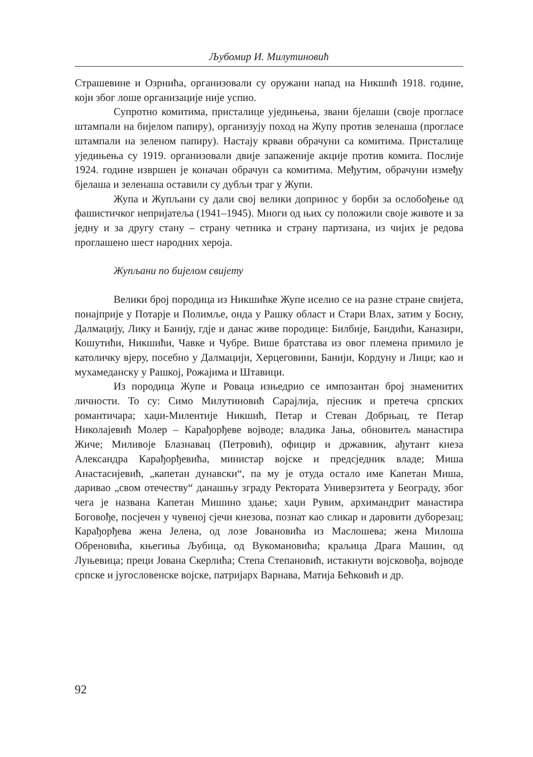Љубомир И. Милутиновић
Страшевине и Озрнића, организовали су оружани напад на Никшић 1918. године, који због лоше организације није успио.
Супротно комитима, присталице уједињења, звани бјелаши (своје прогласе штампали на бијелом папиру), организују поход на Жупу против зеленаша (прогласе штампали на зеленом папиру). Настају крвави обрачуни са комитима. Присталице уједињења су 1919. организовали двије запаженије акције против комита. Послије 1924. године извршен је коначан обрачун са комитима. Међутим, обрачуни између бјелаша и зеленаша оставили су дубљи траг у Жупи.
Жупа и Жупљани су дали свој велики допринос у борби за ослобођење од фашистичког непријатеља (1941–1945). Многи од њих су положили своје животе и за једну и за другу стану – страну четника и страну партизана, из чијих је редова проглашено шест народних хероја.
Жупљани по бијелом свијету
Велики број породица из Никшићке Жупе иселио се на разне стране свијета, понајприје у Потарје и Полимље, онда у Рашку област и Стари Влах, затим у Босну, Далмацију, Лику и Банију, гдје и данас живе породице: Билбије, Бандићи, Каназири, Кошутићи, Никшићи, Чавке и Чубре. Више братстава из овог племена примило је католичку вјеру, посебно у Далмацији, Херцеговини, Банији, Кордуну и Лици; као и мухамеданску у Рашкој, Рожајима и Штавици.
Из породица Жупе и Роваца изњедрио се импозантан број знаменитих личности. То су: Симо Милутиновић Сарајлија, пјесник и претеча српских романтичара; хаџи-Милентије Никшић, Петар и Стеван Добрњац, те Петар Николајевић Молер – Карађорђеве војводе; владика Јања, обновитељ манастира Жиче; Миливоје Блазнавац (Петровић), официр и државник, ађутант кнеза Александра Карађорђевића, министар војске и предсједник владе; Миша Анастасијевић, „капетан дунавски“, па му је отуда остало име Капетан Миша, даривао „свом отечеству“ данашњу зграду Ректората Универзитета у Београду, због чега је названа Капетан Мишино здање; хаџи Рувим, архимандрит манастира Боговође, посјечен у чувеној сјечи кнезова, познат као сликар и даровити дуборезац; Карађорђева жена Јелена, од лозе Јовановића из Маслошева; жена Милоша Обреновића, књегиња Љубица, од Вукомановића; краљица Драга Машин, од Луњевица; преци Јована Скерлића; Степа Степановић, истакнути војсковођа, војводе српске и југословенске војске, патријарх Варнава, Матија Бећковић и др.
92